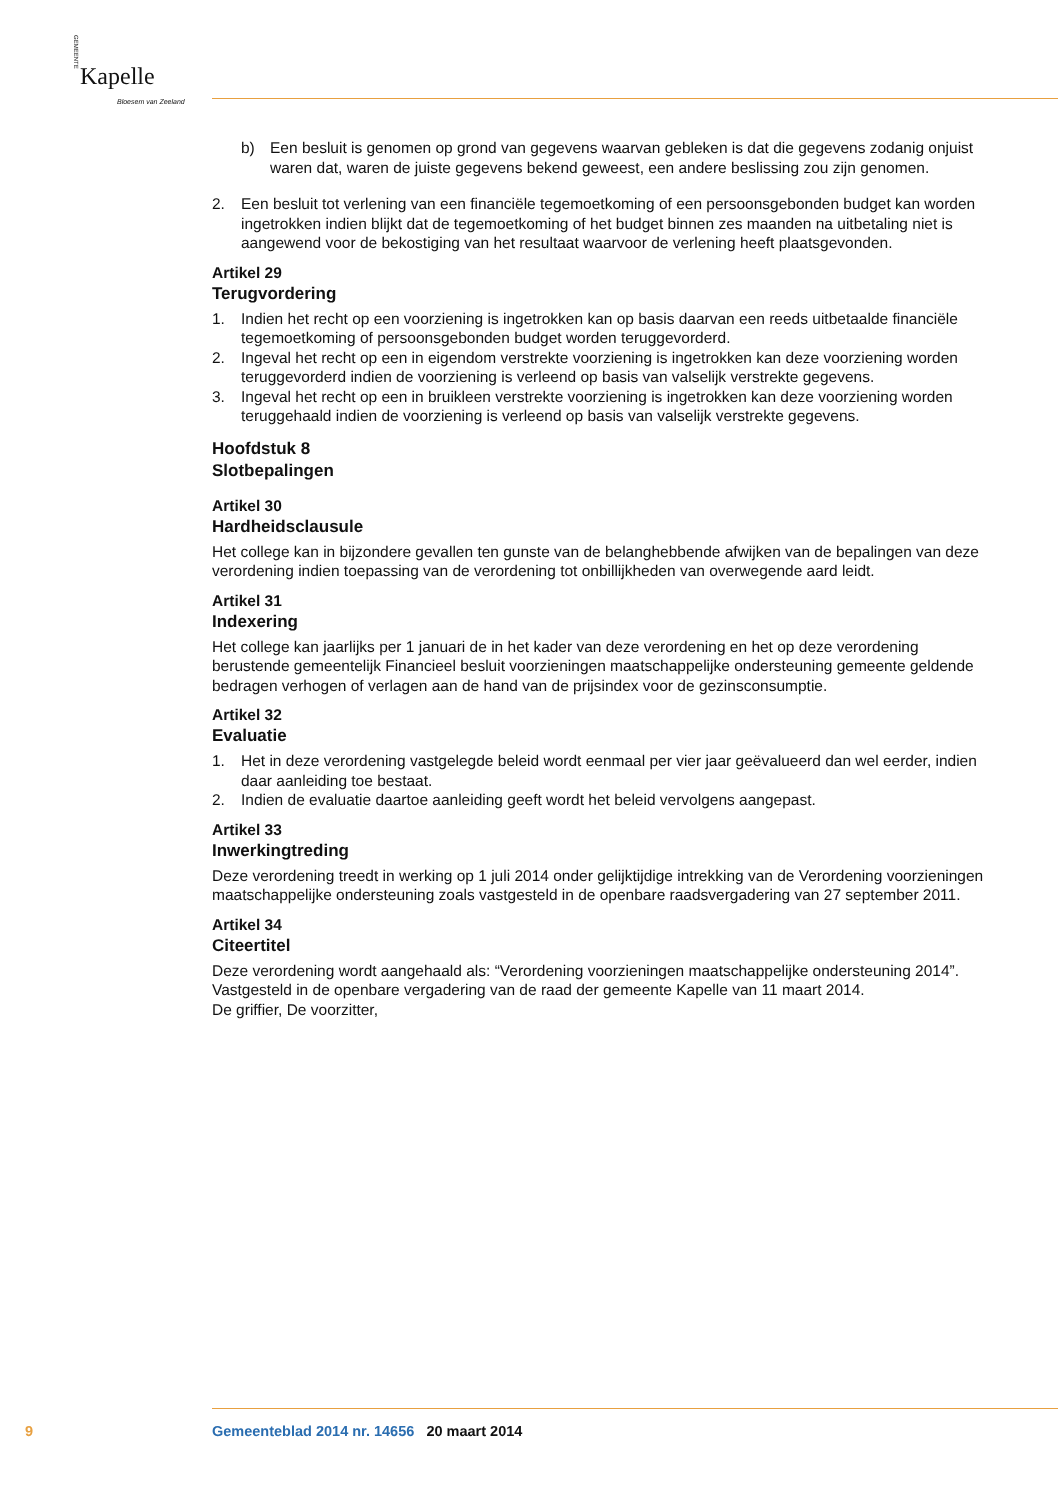Kapelle
Bloesem van Zeeland
GEMEENTE
b) Een besluit is genomen op grond van gegevens waarvan gebleken is dat die gegevens zodanig onjuist waren dat, waren de juiste gegevens bekend geweest, een andere beslissing zou zijn genomen.
2. Een besluit tot verlening van een financiële tegemoetkoming of een persoonsgebonden budget kan worden ingetrokken indien blijkt dat de tegemoetkoming of het budget binnen zes maanden na uitbetaling niet is aangewend voor de bekostiging van het resultaat waarvoor de verlening heeft plaatsgevonden.
Artikel 29
Terugvordering
1. Indien het recht op een voorziening is ingetrokken kan op basis daarvan een reeds uitbetaalde financiële tegemoetkoming of persoonsgebonden budget worden teruggevorderd.
2. Ingeval het recht op een in eigendom verstrekte voorziening is ingetrokken kan deze voorziening worden teruggevorderd indien de voorziening is verleend op basis van valselijk verstrekte gegevens.
3. Ingeval het recht op een in bruikleen verstrekte voorziening is ingetrokken kan deze voorziening worden teruggehaald indien de voorziening is verleend op basis van valselijk verstrekte gegevens.
Hoofdstuk 8
Slotbepalingen
Artikel 30
Hardheidsclausule
Het college kan in bijzondere gevallen ten gunste van de belanghebbende afwijken van de bepalingen van deze verordening indien toepassing van de verordening tot onbillijkheden van overwegende aard leidt.
Artikel 31
Indexering
Het college kan jaarlijks per 1 januari de in het kader van deze verordening en het op deze verordening berustende gemeentelijk Financieel besluit voorzieningen maatschappelijke ondersteuning gemeente geldende bedragen verhogen of verlagen aan de hand van de prijsindex voor de gezinsconsumptie.
Artikel 32
Evaluatie
1. Het in deze verordening vastgelegde beleid wordt eenmaal per vier jaar geëvalueerd dan wel eerder, indien daar aanleiding toe bestaat.
2. Indien de evaluatie daartoe aanleiding geeft wordt het beleid vervolgens aangepast.
Artikel 33
Inwerkingtreding
Deze verordening treedt in werking op 1 juli 2014 onder gelijktijdige intrekking van de Verordening voorzieningen maatschappelijke ondersteuning zoals vastgesteld in de openbare raadsvergadering van 27 september 2011.
Artikel 34
Citeertitel
Deze verordening wordt aangehaald als: “Verordening voorzieningen maatschappelijke ondersteuning 2014”.
Vastgesteld in de openbare vergadering van de raad der gemeente Kapelle van 11 maart 2014.
De griffier, De voorzitter,
9 Gemeenteblad 2014 nr. 14656 20 maart 2014